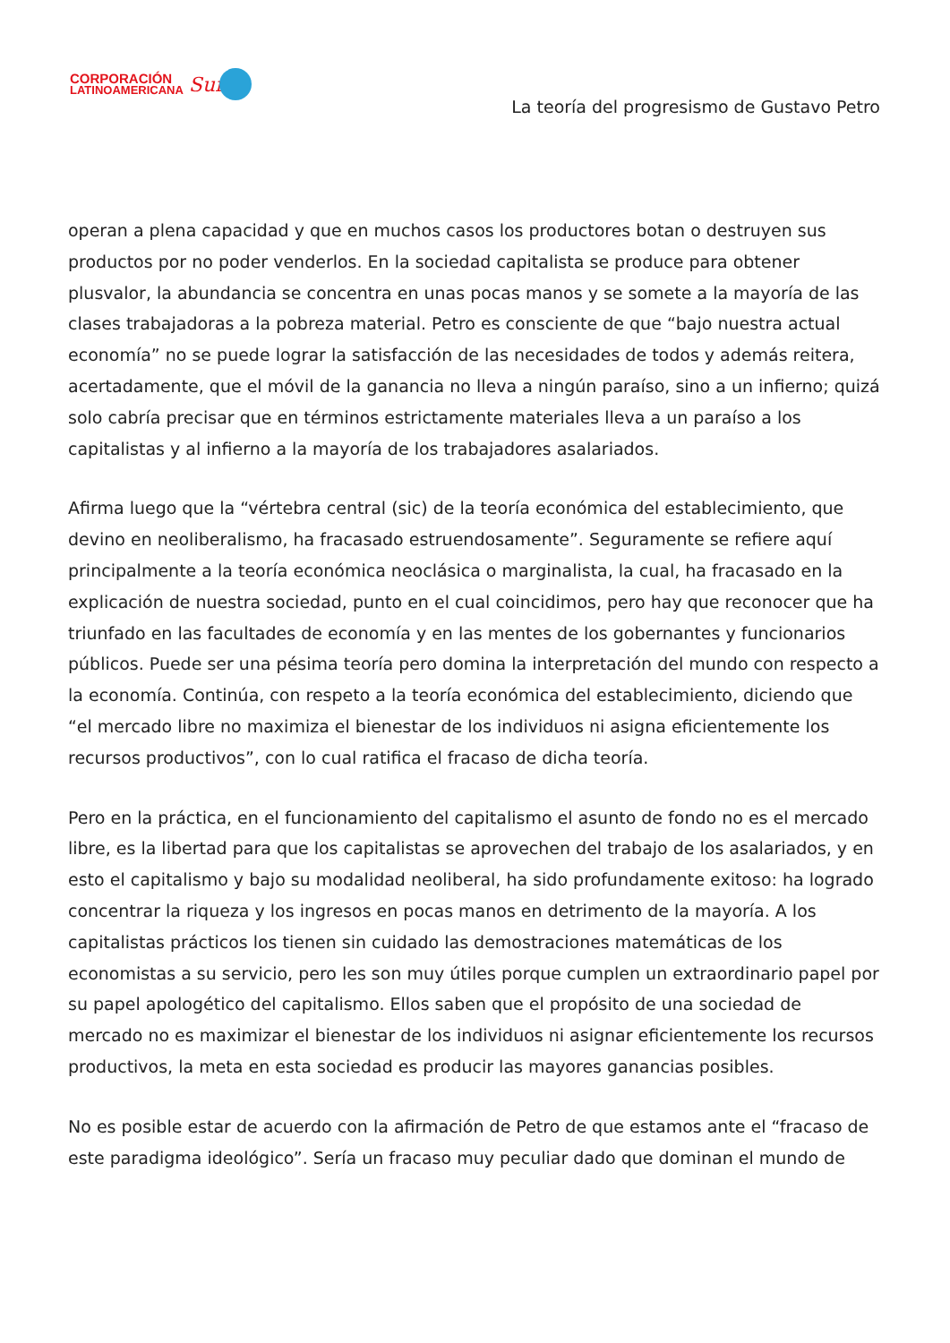CORPORACIÓN
LATINOAMERICANA
Sur
La teoría del progresismo de Gustavo Petro
operan a plena capacidad y que en muchos casos los productores botan o destruyen sus productos por no poder venderlos. En la sociedad capitalista se produce para obtener plusvalor, la abundancia se concentra en unas pocas manos y se somete a la mayoría de las clases trabajadoras a la pobreza material. Petro es consciente de que “bajo nuestra actual economía” no se puede lograr la satisfacción de las necesidades de todos y además reitera, acertadamente, que el móvil de la ganancia no lleva a ningún paraíso, sino a un infierno; quizá solo cabría precisar que en términos estrictamente materiales lleva a un paraíso a los capitalistas y al infierno a la mayoría de los trabajadores asalariados.
Afirma luego que la “vértebra central (sic) de la teoría económica del establecimiento, que devino en neoliberalismo, ha fracasado estruendosamente”. Seguramente se refiere aquí principalmente a la teoría económica neoclásica o marginalista, la cual, ha fracasado en la explicación de nuestra sociedad, punto en el cual coincidimos, pero hay que reconocer que ha triunfado en las facultades de economía y en las mentes de los gobernantes y funcionarios públicos. Puede ser una pésima teoría pero domina la interpretación del mundo con respecto a la economía. Continúa, con respeto a la teoría económica del establecimiento, diciendo que “el mercado libre no maximiza el bienestar de los individuos ni asigna eficientemente los recursos productivos”, con lo cual ratifica el fracaso de dicha teoría.
Pero en la práctica, en el funcionamiento del capitalismo el asunto de fondo no es el mercado libre, es la libertad para que los capitalistas se aprovechen del trabajo de los asalariados, y en esto el capitalismo y bajo su modalidad neoliberal, ha sido profundamente exitoso: ha logrado concentrar la riqueza y los ingresos en pocas manos en detrimento de la mayoría. A los capitalistas prácticos los tienen sin cuidado las demostraciones matemáticas de los economistas a su servicio, pero les son muy útiles porque cumplen un extraordinario papel por su papel apologético del capitalismo. Ellos saben que el propósito de una sociedad de mercado no es maximizar el bienestar de los individuos ni asignar eficientemente los recursos productivos, la meta en esta sociedad es producir las mayores ganancias posibles.
No es posible estar de acuerdo con la afirmación de Petro de que estamos ante el “fracaso de este paradigma ideológico”. Sería un fracaso muy peculiar dado que dominan el mundo de